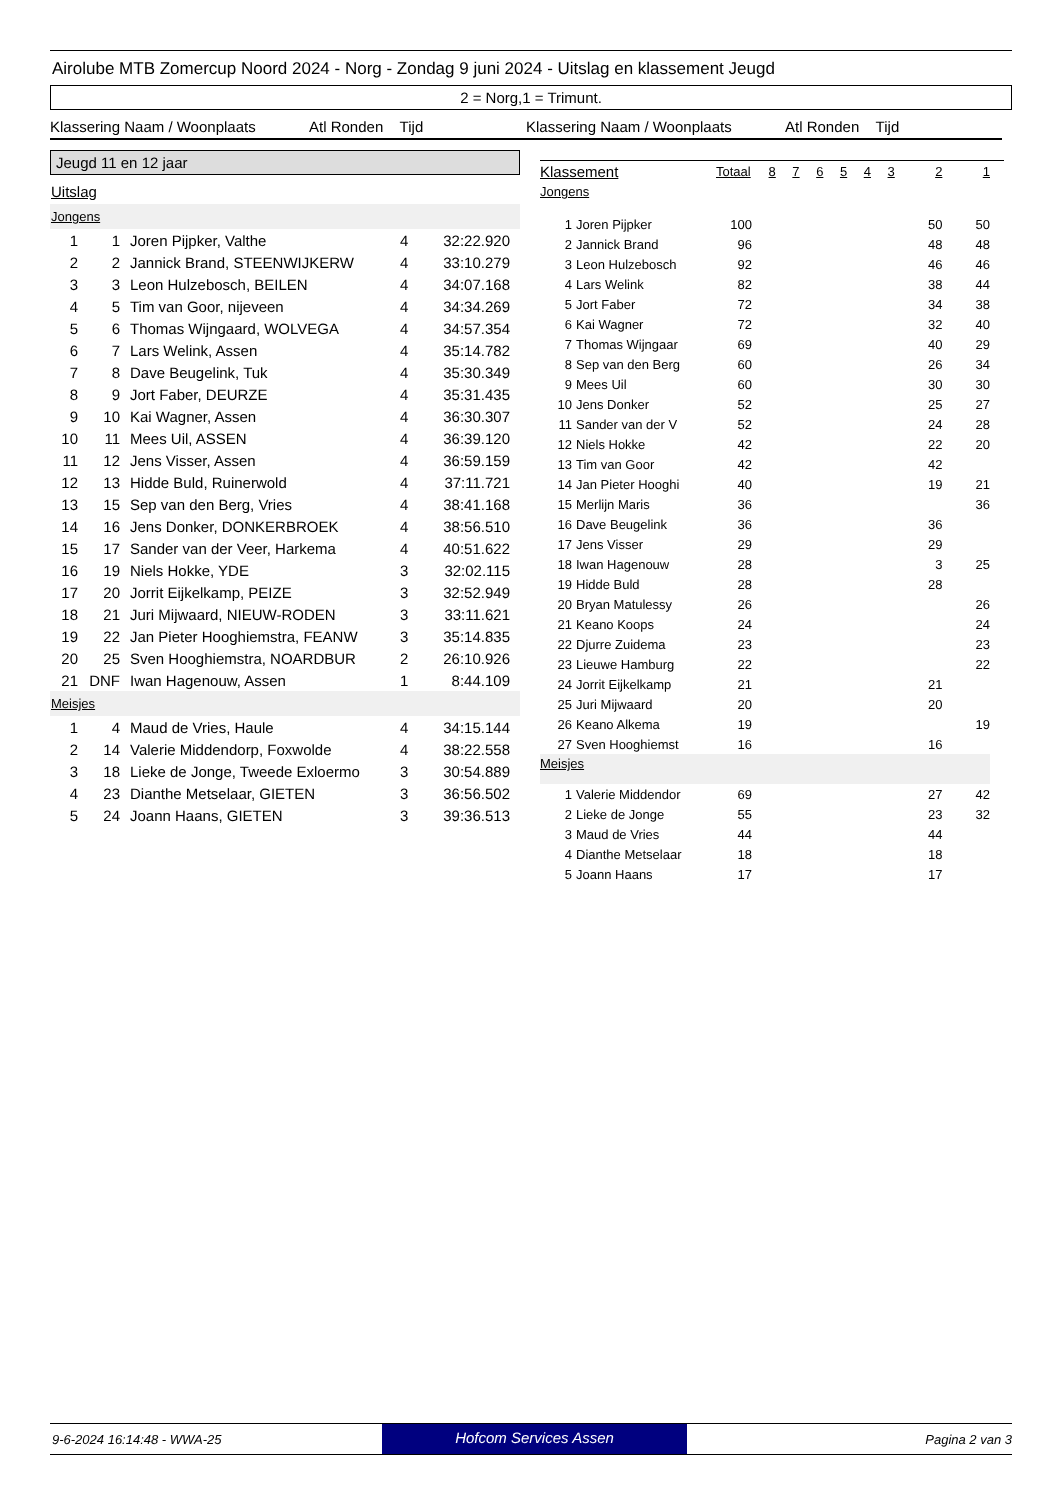Airolube MTB Zomercup Noord 2024 - Norg - Zondag 9 juni 2024 - Uitslag en klassement Jeugd
2 = Norg,1 = Trimunt.
Klassering Naam / Woonplaats Atl Ronden Tijd
Klassering Naam / Woonplaats Atl Ronden Tijd
Jeugd 11 en 12 jaar
Uitslag
Jongens
| 1 | 1 | Joren Pijpker, Valthe | 4 | 32:22.920 |
| 2 | 2 | Jannick Brand, STEENWIJKERW | 4 | 33:10.279 |
| 3 | 3 | Leon Hulzebosch, BEILEN | 4 | 34:07.168 |
| 4 | 5 | Tim van Goor, nijeveen | 4 | 34:34.269 |
| 5 | 6 | Thomas Wijngaard, WOLVEGA | 4 | 34:57.354 |
| 6 | 7 | Lars Welink, Assen | 4 | 35:14.782 |
| 7 | 8 | Dave Beugelink, Tuk | 4 | 35:30.349 |
| 8 | 9 | Jort Faber, DEURZE | 4 | 35:31.435 |
| 9 | 10 | Kai Wagner, Assen | 4 | 36:30.307 |
| 10 | 11 | Mees Uil, ASSEN | 4 | 36:39.120 |
| 11 | 12 | Jens Visser, Assen | 4 | 36:59.159 |
| 12 | 13 | Hidde Buld, Ruinerwold | 4 | 37:11.721 |
| 13 | 15 | Sep van den Berg, Vries | 4 | 38:41.168 |
| 14 | 16 | Jens Donker, DONKERBROEK | 4 | 38:56.510 |
| 15 | 17 | Sander van der Veer, Harkema | 4 | 40:51.622 |
| 16 | 19 | Niels Hokke, YDE | 3 | 32:02.115 |
| 17 | 20 | Jorrit Eijkelkamp, PEIZE | 3 | 32:52.949 |
| 18 | 21 | Juri Mijwaard, NIEUW-RODEN | 3 | 33:11.621 |
| 19 | 22 | Jan Pieter Hooghiemstra, FEANW | 3 | 35:14.835 |
| 20 | 25 | Sven Hooghiemstra, NOARDBUR | 2 | 26:10.926 |
| 21 | DNF | Iwan Hagenouw, Assen | 1 | 8:44.109 |
Meisjes
| 1 | 4 | Maud de Vries, Haule | 4 | 34:15.144 |
| 2 | 14 | Valerie Middendorp, Foxwolde | 4 | 38:22.558 |
| 3 | 18 | Lieke de Jonge, Tweede Exloermo | 3 | 30:54.889 |
| 4 | 23 | Dianthe Metselaar, GIETEN | 3 | 36:56.502 |
| 5 | 24 | Joann Haans, GIETEN | 3 | 39:36.513 |
| Klassement | | Totaal | 8 | 7 | 6 | 5 | 4 | 3 | 2 | 1 |
| Jongens | | | | | | | | | | |
| 1 | Joren Pijpker | 100 | | | | | | | 50 | 50 |
| 2 | Jannick Brand | 96 | | | | | | | 48 | 48 |
| 3 | Leon Hulzebosch | 92 | | | | | | | 46 | 46 |
| 4 | Lars Welink | 82 | | | | | | | 38 | 44 |
| 5 | Jort Faber | 72 | | | | | | | 34 | 38 |
| 6 | Kai Wagner | 72 | | | | | | | 32 | 40 |
| 7 | Thomas Wijngaar | 69 | | | | | | | 40 | 29 |
| 8 | Sep van den Berg | 60 | | | | | | | 26 | 34 |
| 9 | Mees Uil | 60 | | | | | | | 30 | 30 |
| 10 | Jens Donker | 52 | | | | | | | 25 | 27 |
| 11 | Sander van der V | 52 | | | | | | | 24 | 28 |
| 12 | Niels Hokke | 42 | | | | | | | 22 | 20 |
| 13 | Tim van Goor | 42 | | | | | | | 42 | |
| 14 | Jan Pieter Hooghi | 40 | | | | | | | 19 | 21 |
| 15 | Merlijn Maris | 36 | | | | | | | | 36 |
| 16 | Dave Beugelink | 36 | | | | | | | 36 | |
| 17 | Jens Visser | 29 | | | | | | | 29 | |
| 18 | Iwan Hagenouw | 28 | | | | | | | 3 | 25 |
| 19 | Hidde Buld | 28 | | | | | | | 28 | |
| 20 | Bryan Matulessy | 26 | | | | | | | | 26 |
| 21 | Keano Koops | 24 | | | | | | | | 24 |
| 22 | Djurre Zuidema | 23 | | | | | | | | 23 |
| 23 | Lieuwe Hamburg | 22 | | | | | | | | 22 |
| 24 | Jorrit Eijkelkamp | 21 | | | | | | | 21 | |
| 25 | Juri Mijwaard | 20 | | | | | | | 20 | |
| 26 | Keano Alkema | 19 | | | | | | | | 19 |
| 27 | Sven Hooghiemst | 16 | | | | | | | 16 | |
| Meisjes | | | | | | | | | | |
| 1 | Valerie Middendor | 69 | | | | | | | 27 | 42 |
| 2 | Lieke de Jonge | 55 | | | | | | | 23 | 32 |
| 3 | Maud de Vries | 44 | | | | | | | 44 | |
| 4 | Dianthe Metselaar | 18 | | | | | | | 18 | |
| 5 | Joann Haans | 17 | | | | | | | 17 | |
9-6-2024 16:14:48 - WWA-25
Hofcom Services Assen
Pagina 2 van 3